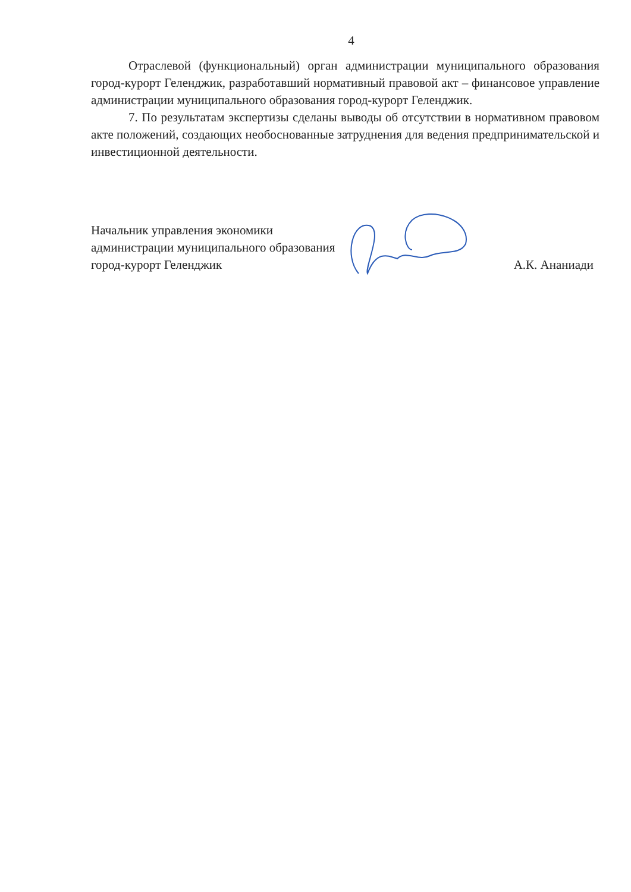4
Отраслевой (функциональный) орган администрации муниципального образования город-курорт Геленджик, разработавший нормативный правовой акт – финансовое управление администрации муниципального образования город-курорт Геленджик.
7. По результатам экспертизы сделаны выводы об отсутствии в нормативном правовом акте положений, создающих необоснованные затруднения для ведения предпринимательской и инвестиционной деятельности.
Начальник управления экономики администрации муниципального образования город-курорт Геленджик
А.К. Ананиади